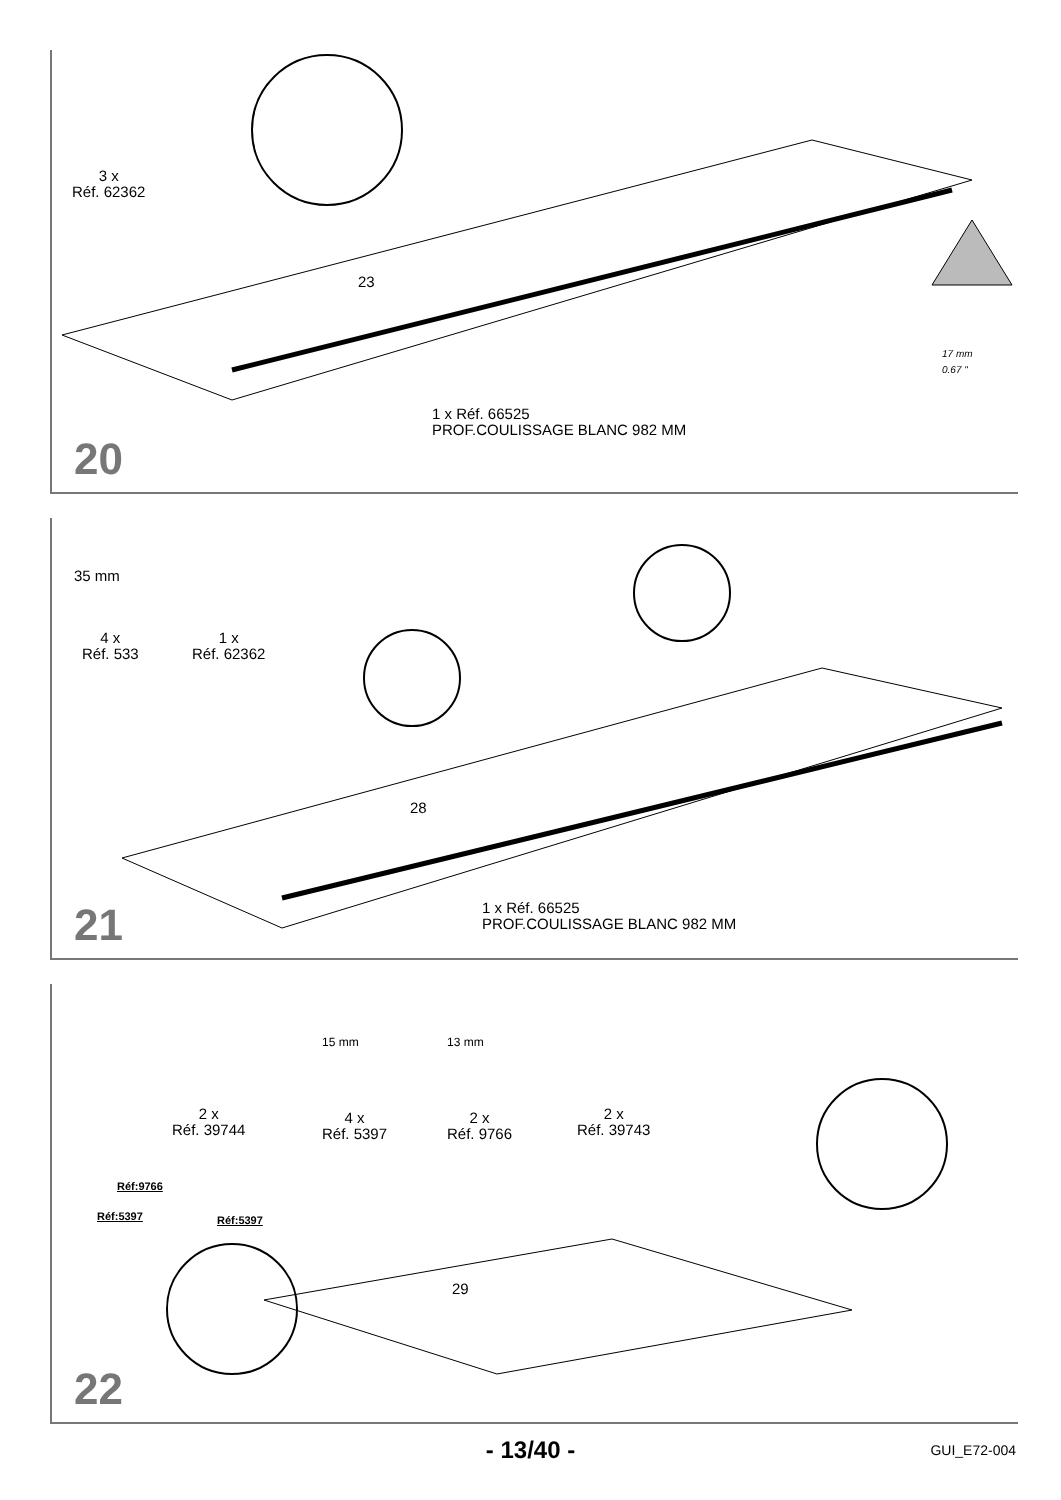3 x
Réf. 62362
23
1 x Réf. 66525
PROF.COULISSAGE BLANC 982 MM
17 mm
0.67 "
20
4 x
Réf. 533
1 x
Réf. 62362
35 mm
28
1 x Réf. 66525
PROF.COULISSAGE BLANC 982 MM
21
2 x
Réf. 39744
4 x
Réf. 5397
2 x
Réf. 9766
2 x
Réf. 39743
15 mm 13 mm
Réf:9766
Réf:5397 Réf:5397
29
22
- 13/40 - GUI_E72-004